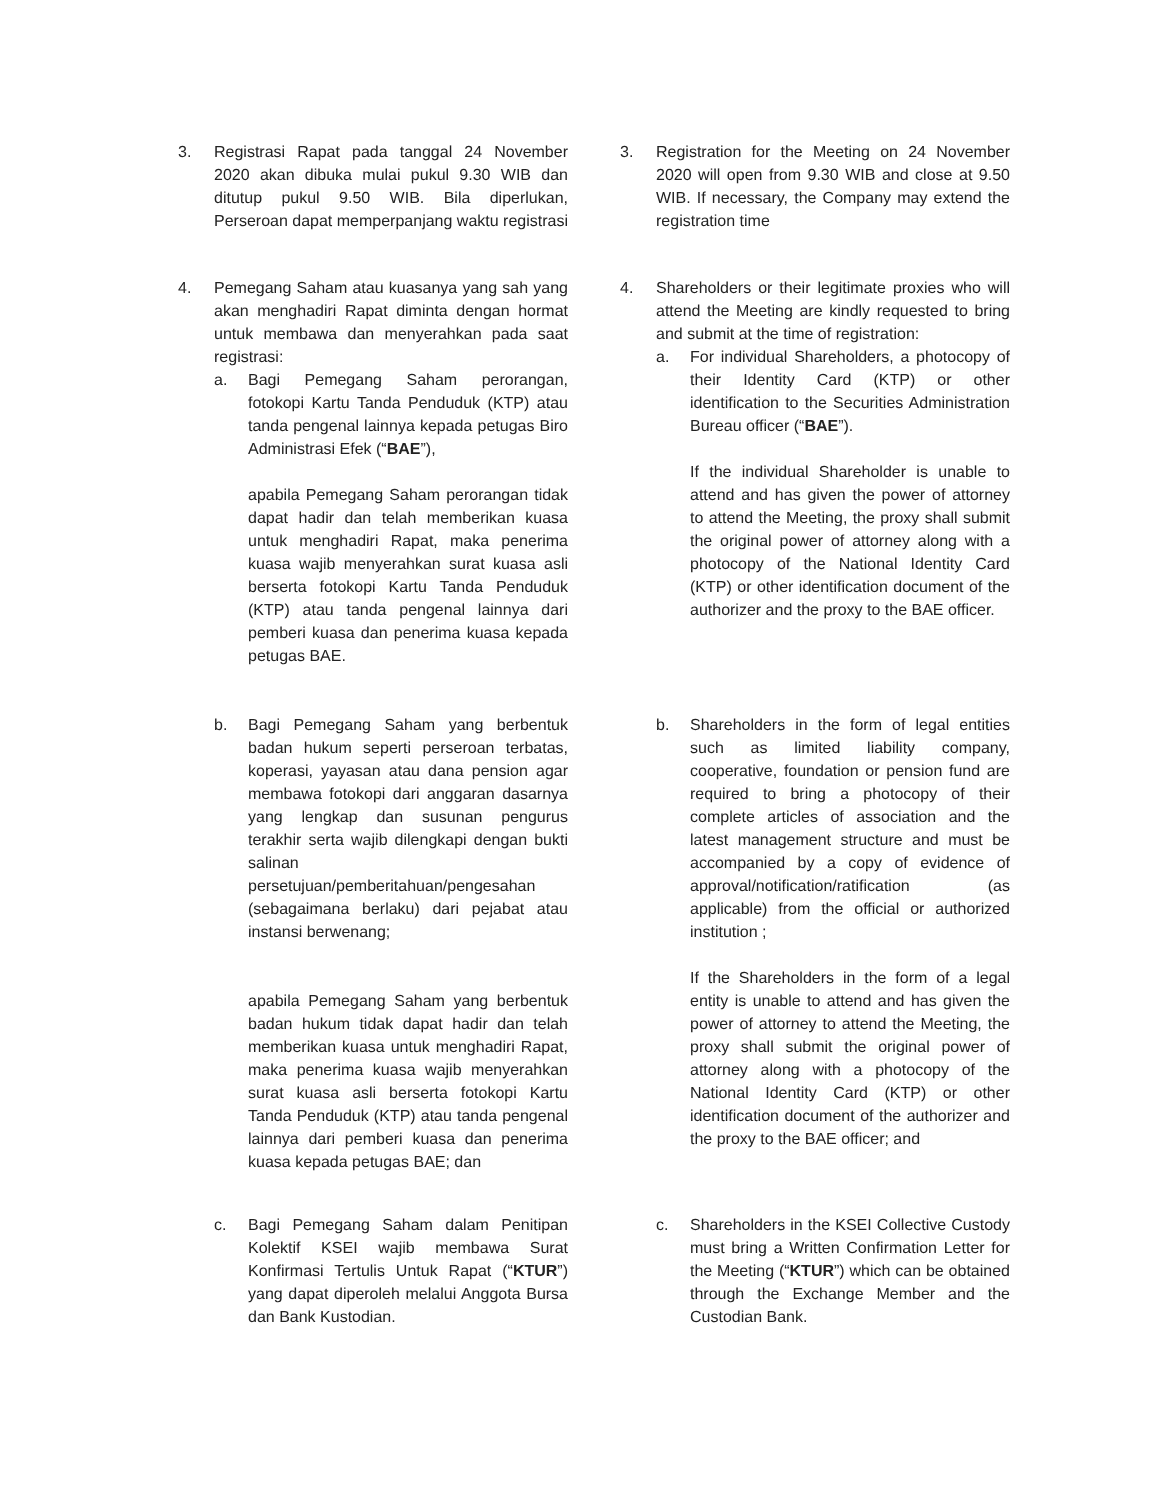3. Registrasi Rapat pada tanggal 24 November 2020 akan dibuka mulai pukul 9.30 WIB dan ditutup pukul 9.50 WIB. Bila diperlukan, Perseroan dapat memperpanjang waktu registrasi
3. Registration for the Meeting on 24 November 2020 will open from 9.30 WIB and close at 9.50 WIB. If necessary, the Company may extend the registration time
4. Pemegang Saham atau kuasanya yang sah yang akan menghadiri Rapat diminta dengan hormat untuk membawa dan menyerahkan pada saat registrasi:
a. Bagi Pemegang Saham perorangan, fotokopi Kartu Tanda Penduduk (KTP) atau tanda pengenal lainnya kepada petugas Biro Administrasi Efek (“BAE”),
apabila Pemegang Saham perorangan tidak dapat hadir dan telah memberikan kuasa untuk menghadiri Rapat, maka penerima kuasa wajib menyerahkan surat kuasa asli berserta fotokopi Kartu Tanda Penduduk (KTP) atau tanda pengenal lainnya dari pemberi kuasa dan penerima kuasa kepada petugas BAE.
4. Shareholders or their legitimate proxies who will attend the Meeting are kindly requested to bring and submit at the time of registration:
a. For individual Shareholders, a photocopy of their Identity Card (KTP) or other identification to the Securities Administration Bureau officer (“BAE”).
If the individual Shareholder is unable to attend and has given the power of attorney to attend the Meeting, the proxy shall submit the original power of attorney along with a photocopy of the National Identity Card (KTP) or other identification document of the authorizer and the proxy to the BAE officer.
b. Bagi Pemegang Saham yang berbentuk badan hukum seperti perseroan terbatas, koperasi, yayasan atau dana pension agar membawa fotokopi dari anggaran dasarnya yang lengkap dan susunan pengurus terakhir serta wajib dilengkapi dengan bukti salinan persetujuan/pemberitahuan/pengesahan (sebagaimana berlaku) dari pejabat atau instansi berwenang;
apabila Pemegang Saham yang berbentuk badan hukum tidak dapat hadir dan telah memberikan kuasa untuk menghadiri Rapat, maka penerima kuasa wajib menyerahkan surat kuasa asli berserta fotokopi Kartu Tanda Penduduk (KTP) atau tanda pengenal lainnya dari pemberi kuasa dan penerima kuasa kepada petugas BAE; dan
b. Shareholders in the form of legal entities such as limited liability company, cooperative, foundation or pension fund are required to bring a photocopy of their complete articles of association and the latest management structure and must be accompanied by a copy of evidence of approval/notification/ratification (as applicable) from the official or authorized institution ;
If the Shareholders in the form of a legal entity is unable to attend and has given the power of attorney to attend the Meeting, the proxy shall submit the original power of attorney along with a photocopy of the National Identity Card (KTP) or other identification document of the authorizer and the proxy to the BAE officer; and
c. Bagi Pemegang Saham dalam Penitipan Kolektif KSEI wajib membawa Surat Konfirmasi Tertulis Untuk Rapat (“KTUR”) yang dapat diperoleh melalui Anggota Bursa dan Bank Kustodian.
c. Shareholders in the KSEI Collective Custody must bring a Written Confirmation Letter for the Meeting (“KTUR”) which can be obtained through the Exchange Member and the Custodian Bank.